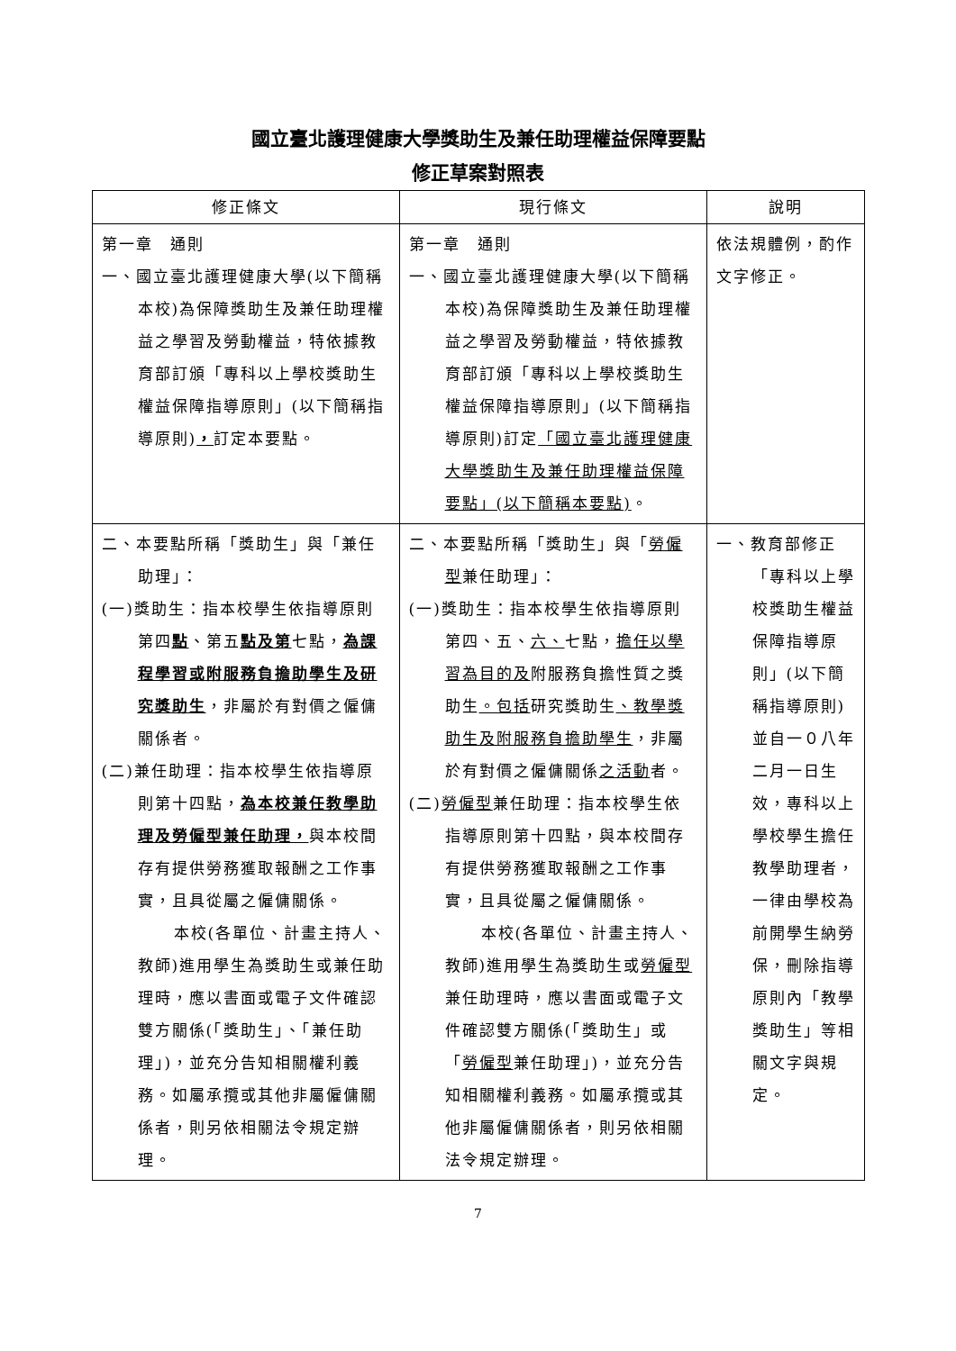國立臺北護理健康大學獎助生及兼任助理權益保障要點
修正草案對照表
| 修正條文 | 現行條文 | 說明 |
| --- | --- | --- |
| 第一章 通則 一、國立臺北護理健康大學(以下簡稱本校)為保障獎助生及兼任助理權益之學習及勞動權益，特依據教育部訂頒「專科以上學校獎助生權益保障指導原則」(以下簡稱指導原則) ， 訂定本要點。 | 第一章 通則 一、國立臺北護理健康大學(以下簡稱本校)為保障獎助生及兼任助理權益之學習及勞動權益，特依據教育部訂頒「專科以上學校獎助生權益保障指導原則」(以下簡稱指導原則)訂定 「國立臺北護理健康大學獎助生及兼任助理權益保障要點」(以下簡稱本要點) 。 | 依法規體例，酌作文字修正。 |
| 二、本要點所稱「獎助生」與「兼任助理」： (一)獎助生：指本校學生依指導原則第四 點 、第五 點及第 七點， 為課程學習或附服務負擔助學生及研究獎助生 ，非屬於有對價之僱傭關係者。 (二)兼任助理：指本校學生依指導原則第十四點， 為本校兼任教學助理及勞僱型兼任助理， 與本校間存有提供勞務獲取報酬之工作事實，且具從屬之僱傭關係。 本校(各單位、計畫主持人、教師)進用學生為獎助生或兼任助理時，應以書面或電子文件確認雙方關係(「獎助生」、「兼任助理」)，並充分告知相關權利義務。如屬承攬或其他非屬僱傭關係者，則另依相關法令規定辦理。 | 二、本要點所稱「獎助生」與「 勞僱型 兼任助理」： (一)獎助生：指本校學生依指導原則第四、五、 六、 七點， 擔任以學習為目的及 附服務負擔性質之獎助生 。包括 研究獎助生 、教學獎助生及附服務負擔助學生 ，非屬於有對價之僱傭關係 之活動 者。 (二) 勞僱型 兼任助理：指本校學生依指導原則第十四點，與本校間存有提供勞務獲取報酬之工作事實，且具從屬之僱傭關係。 本校(各單位、計畫主持人、教師)進用學生為獎助生或 勞僱型 兼任助理時，應以書面或電子文件確認雙方關係(「獎助生」或「 勞僱型 兼任助理」)，並充分告知相關權利義務。如屬承攬或其他非屬僱傭關係者，則另依相關法令規定辦理。 | 一、教育部修正「專科以上學校獎助生權益保障指導原則」(以下簡稱指導原則)並自一０八年二月一日生效，專科以上學校學生擔任教學助理者，一律由學校為前開學生納勞保，刪除指導原則內「教學獎助生」等相關文字與規定。 |
7